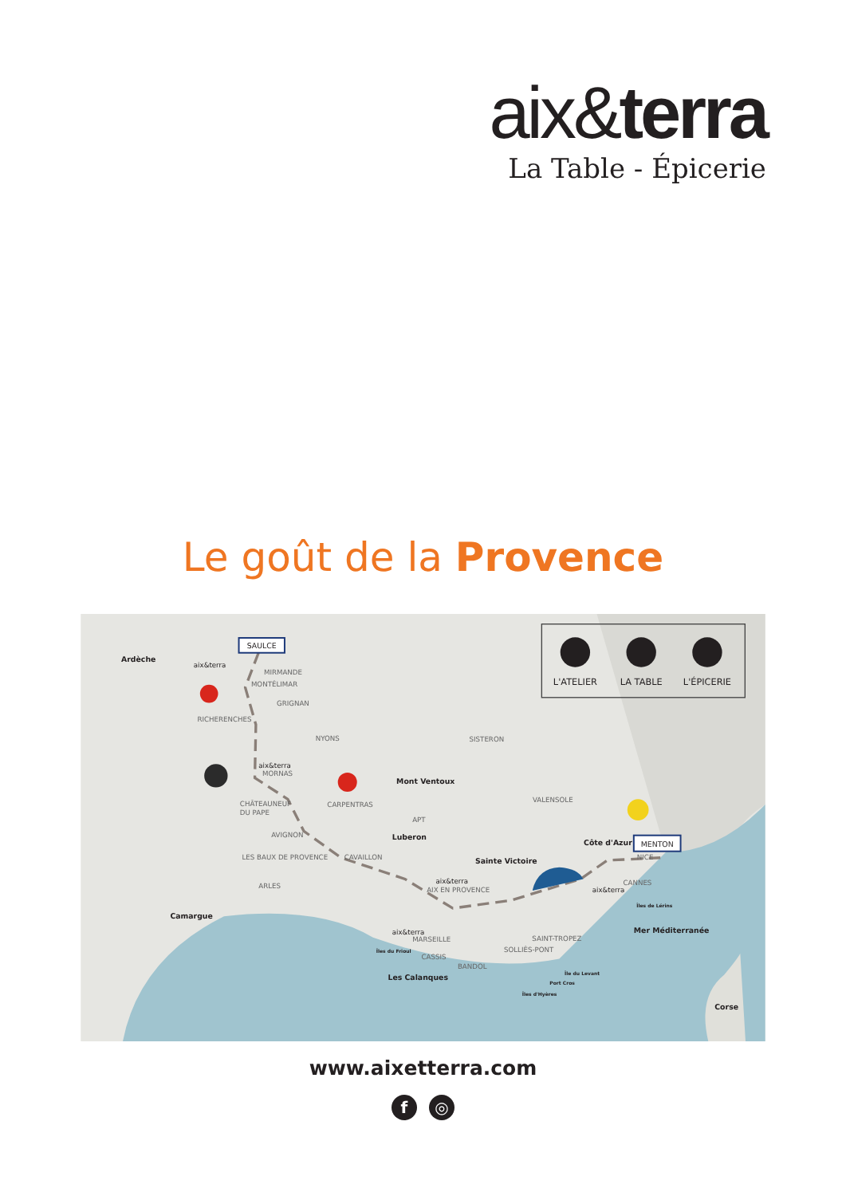aix&terra
La Table - Épicerie
Le goût de la Provence
L'ATELIER
LA TABLE
L'ÉPICERIE
SAULCE
MENTON
MIRMANDE
MONTÉLIMAR
GRIGNAN
RICHERENCHES
NYONS
SISTERON
MORNAS
CHÂTEAUNEUF
DU PAPE
CARPENTRAS
VALENSOLE
APT
AVIGNON
LES BAUX DE PROVENCE
CAVAILLON
NICE
ARLES
AIX EN PROVENCE
CANNES
MARSEILLE
SAINT-TROPEZ
SOLLIÈS-PONT
CASSIS
BANDOL
aix&terra
aix&terra
aix&terra
aix&terra
aix&terra
Ardèche
Mont Ventoux
Luberon
Sainte Victoire
Côte d'Azur
Camargue
Mer Méditerranée
Les Calanques
Corse
Îles de Lérins
Îles du Frioul
Île du Levant
Port Cros
Îles d'Hyères
www.aixetterra.com
f ◎